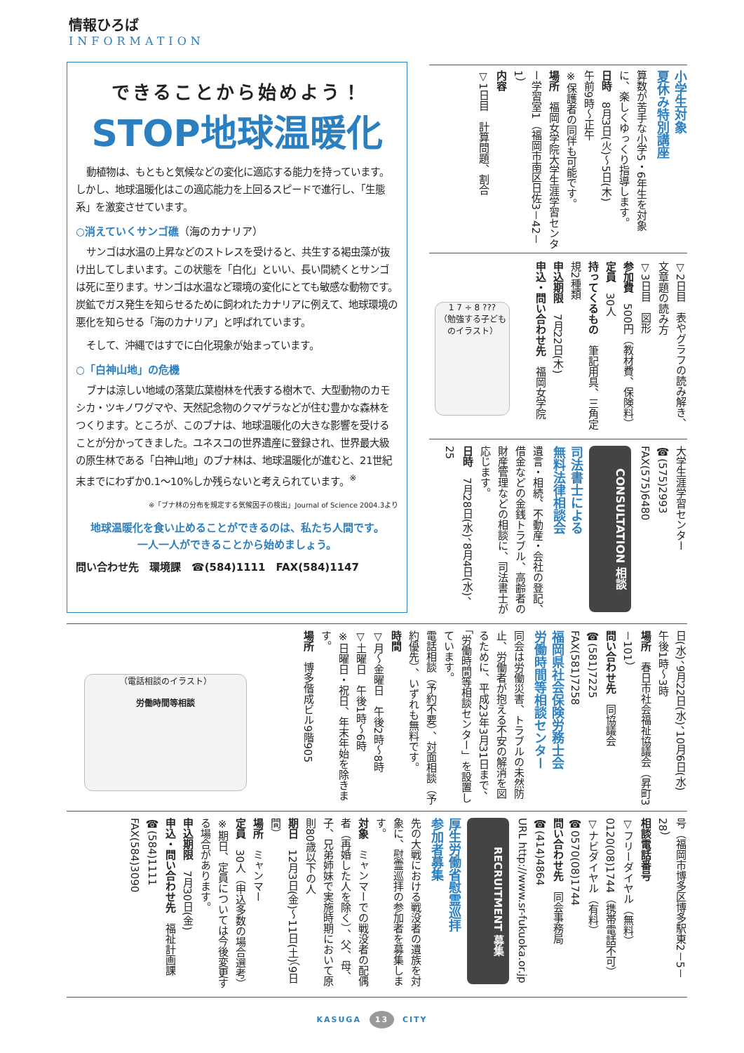情報ひろば
INFORMATION
できることから始めよう！
STOP地球温暖化
動植物は、もともと気候などの変化に適応する能力を持っています。しかし、地球温暖化はこの適応能力を上回るスピードで進行し、「生態系」を激変させています。
○消えていくサンゴ礁（海のカナリア）
サンゴは水温の上昇などのストレスを受けると、共生する褐虫藻が抜け出してしまいます。この状態を「白化」といい、長い間続くとサンゴは死に至ります。サンゴは水温など環境の変化にとても敏感な動物です。炭鉱でガス発生を知らせるために飼われたカナリアに例えて、地球環境の悪化を知らせる「海のカナリア」と呼ばれています。
そして、沖縄ではすでに白化現象が始まっています。
○「白神山地」の危機
ブナは涼しい地域の落葉広葉樹林を代表する樹木で、大型動物のカモシカ・ツキノワグマや、天然記念物のクマゲラなどが住む豊かな森林をつくります。ところが、このブナは、地球温暖化の大きな影響を受けることが分かってきました。ユネスコの世界遺産に登録され、世界最大級の原生林である「白神山地」のブナ林は、地球温暖化が進むと、21世紀末までにわずか0.1～10%しか残らないと考えられています。<sup>※</sup>
※「ブナ林の分布を規定する気候因子の検出」Journal of Science 2004.3より
地球温暖化を食い止めることができるのは、私たち人間です。
一人一人ができることから始めましょう。
問い合わせ先　環境課　☎(584)1111　FAX(584)1147
小学生対象
夏休み特別講座
算数が苦手な小学5・6年生を対象に、楽しくゆっくり指導します。
日時　8月3日(火)～5日(木)
午前9時～正午
※保護者の同伴も可能です。
場所　福岡女学院大学生涯学習センター学習室1（福岡市南区日佐3－42－1）
内容
▽1日目　計算問題、割合
▽2日目　表やグラフの読み解き、文章題の読み方
▽3日目　図形
参加費　500円（教材費、保険料）
定員　30人
持ってくるもの　筆記用具、三角定規2種類
申込期限　7月22日(木)
申込・問い合わせ先　福岡女学院
1 7 ÷ 8 ???
（勉強する子どものイラスト）
大学生涯学習センター
☎(575)2993
FAX(575)6480
CONSULTATION 相談
司法書士による
無料法律相談会
遺言・相続、不動産・会社の登記、借金などの金銭トラブル、高齢者の財産管理などの相談に、司法書士が応じます。
日時　7月28日(水)、8月4日(水)、25
日(水)、9月22日(水)、10月6日(水)
午後1時～3時
場所　春日市社会福祉協議会（昇町3－101）
問い合わせ先　同協議会
☎(581)7225
FAX(581)7258
福岡県社会保険労務士会
労働時間等相談センター
同会は労働災害、トラブルの未然防止、労働者が抱える不安の解消を図るために、平成23年3月31日まで、「労働時間等相談センター」を設置しています。
電話相談（予約不要）、対面相談（予約優先）、いずれも無料です。
時間
▽月～金曜日　午後2時～8時
▽土曜日　午後1時～6時
※日曜日・祝日、年末年始を除きます。
場所　博多偕成ビル9階905
（電話相談のイラスト）
労働時間等相談
号（福岡市博多区博多駅東2－5－28）
相談電話番号
▽フリーダイヤル（無料）
0120(08)1744（携帯電話不可）
▽ナビダイヤル（有料）
☎0570(08)1744
問い合わせ先　同会事務局
☎(414)4864
URL http://www.sr-fukuoka.or.jp
RECRUITMENT 募集
厚生労働省慰霊巡拝
参加者募集
先の大戦における戦没者の遺族を対象に、慰霊巡拝の参加者を募集します。
対象　ミャンマーでの戦没者の配偶者（再婚した人を除く）、父、母、子、兄弟姉妹で実施時期において原則80歳以下の人
期日　12月3日(金)～11日(土)（9日間）
場所　ミャンマー
定員　30人（申込多数の場合選考）
※期日、定員については今後変更する場合があります。
申込期限　7月30日(金)
申込・問い合わせ先　福祉計画課
☎(584)1111
FAX(584)3090
KASUGA 13 CITY